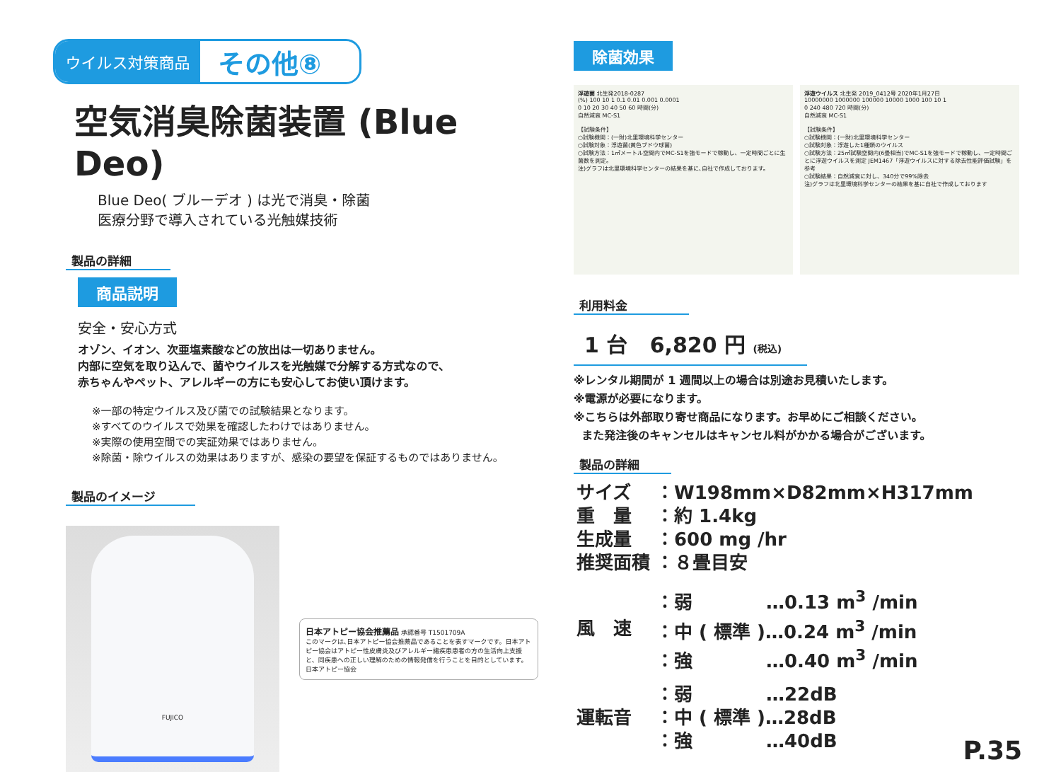ウイルス対策商品
その他⑧
空気消臭除菌装置 (Blue Deo)
Blue Deo( ブルーデオ ) は光で消臭・除菌
医療分野で導入されている光触媒技術
製品の詳細
商品説明
安全・安心方式
オゾン、イオン、次亜塩素酸などの放出は一切ありません。
内部に空気を取り込んで、菌やウイルスを光触媒で分解する方式なので、
赤ちゃんやペット、アレルギーの方にも安心してお使い頂けます。
※一部の特定ウイルス及び菌での試験結果となります。
※すべてのウイルスで効果を確認したわけではありません。
※実際の使用空間での実証効果ではありません。
※除菌・除ウイルスの効果はありますが、感染の要望を保証するものではありません。
製品のイメージ
FUJICO
日本アトピー協会推薦品 承認番号 T1501709A
このマークは､日本アトピー協会推薦品であることを表すマークです。日本アトピー協会はアトピー性皮膚炎及びアレルギー諸疾患患者の方の生活向上支援と、同疾患への正しい理解のための情報発信を行うことを目的としています。
日本アトピー協会
除菌効果
浮遊菌 北生発2018-0287
(%) 100 10 1 0.1 0.01 0.001 0.0001
0 10 20 30 40 50 60 時間(分)
自然減衰 MC-S1
【試験条件】
○試験機関：(一財)北里環境科学センター
○試験対象：浮遊菌(黄色ブドウ球菌)
○試験方法：1㎥メートル空間内でMC-S1を強モードで稼動し、一定時間ごとに生菌数を測定。
注)グラフは北里環境科学センターの結果を基に､自社で作成しております。
浮遊ウイルス 北生発 2019_0412号 2020年1月27日
10000000 1000000 100000 10000 1000 100 10 1
0 240 480 720 時間(分)
自然減衰 MC-S1
【試験条件】
○試験機関：(一財)北里環境科学センター
○試験対象：浮遊した1種類のウイルス
○試験方法：25㎥試験空間内(6畳相当)でMC-S1を強モードで稼動し、一定時間ごとに浮遊ウイルスを測定 JEM1467「浮遊ウイルスに対する除去性能評価試験」を参考
○試験結果：自然減衰に対し、340分で99%除去
注)グラフは北里環境科学センターの結果を基に自社で作成しております
利用料金
1 台 6,820 円 (税込)
※レンタル期間が 1 週間以上の場合は別途お見積いたします。
※電源が必要になります。
※こちらは外部取り寄せ商品になります。お早めにご相談ください。
また発注後のキャンセルはキャンセル料がかかる場合がございます。
製品の詳細
| サイズ | ：W198mm×D82mm×H317mm |
| 重 量 | ：約 1.4kg |
| 生成量 | ：600 mg /hr |
| 推奨面積 | ：８畳目安 |
| 風 速 | ：弱 …0.13 m<sup>3</sup> /min |
| | ：中 ( 標準 )…0.24 m<sup>3</sup> /min |
| | ：強 …0.40 m<sup>3</sup> /min |
| 運転音 | ：弱 …22dB |
| | ：中 ( 標準 )…28dB |
| | ：強 …40dB |
P.35